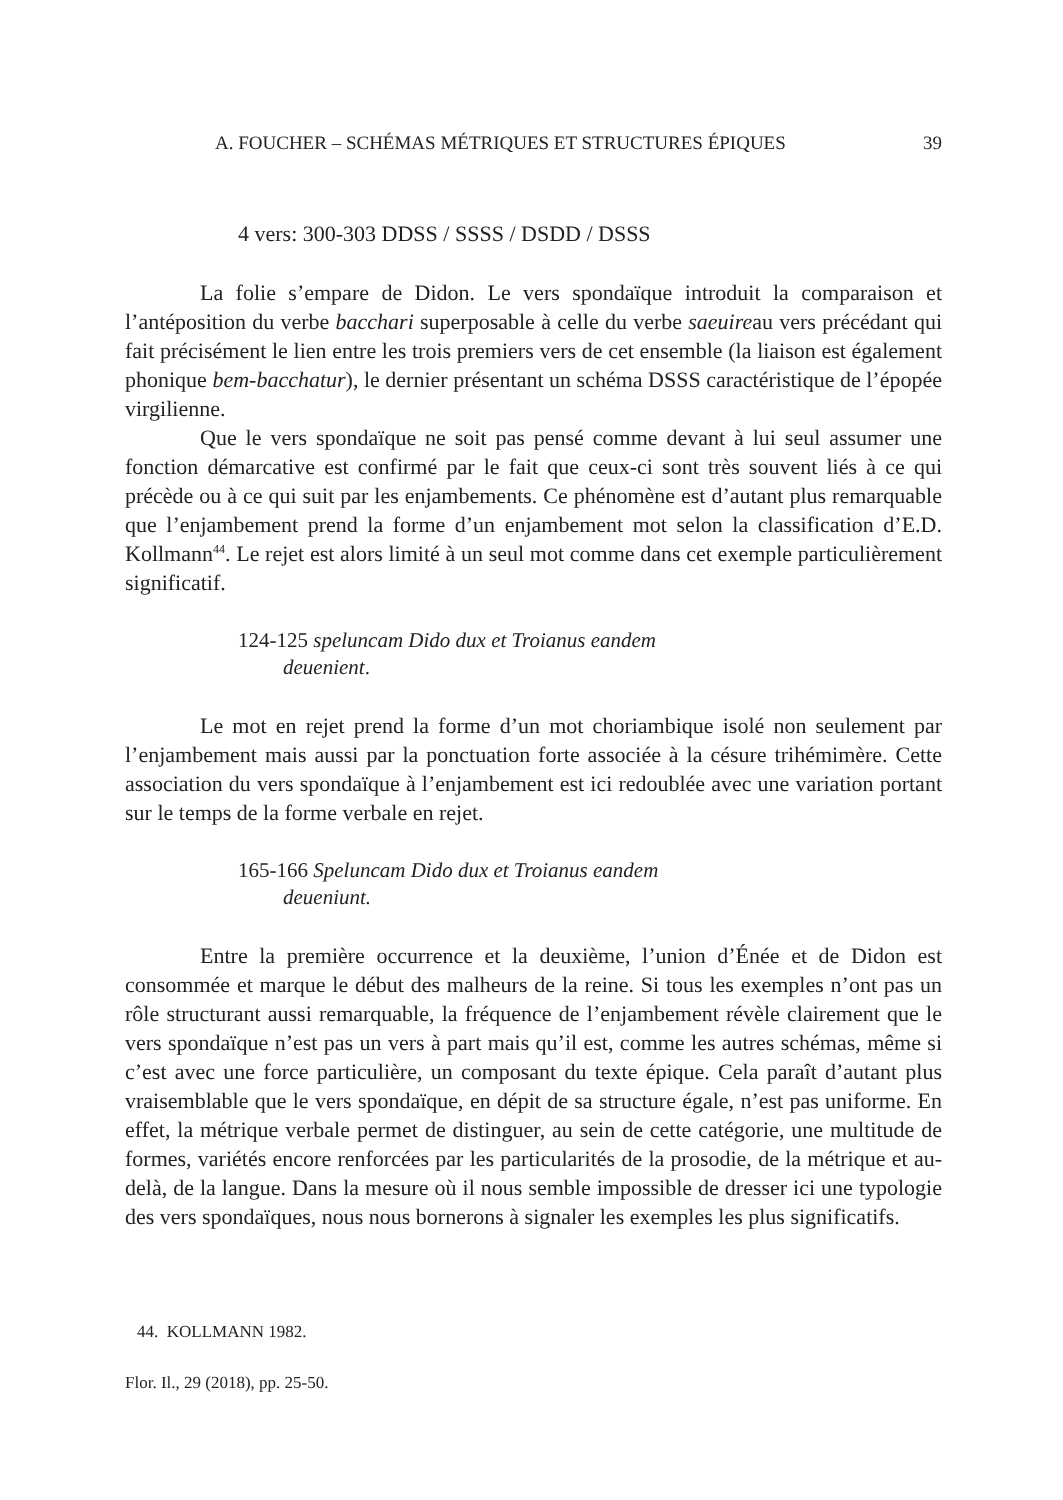A. FOUCHER – SCHÉMAS MÉTRIQUES ET STRUCTURES ÉPIQUES 39
4 vers: 300-303 DDSS / SSSS / DSDD / DSSS
La folie s’empare de Didon. Le vers spondaïque introduit la comparaison et l’antéposition du verbe bacchari superposable à celle du verbe saeuireau vers précédant qui fait précisément le lien entre les trois premiers vers de cet ensemble (la liaison est également phonique bem-bacchatur), le dernier présentant un schéma DSSS caractéristique de l’épopée virgilienne.
Que le vers spondaïque ne soit pas pensé comme devant à lui seul assumer une fonction démarcative est confirmé par le fait que ceux-ci sont très souvent liés à ce qui précède ou à ce qui suit par les enjambements. Ce phénomène est d’autant plus remarquable que l’enjambement prend la forme d’un enjambement mot selon la classification d’E.D. Kollmann<sup>44</sup>. Le rejet est alors limité à un seul mot comme dans cet exemple particulièrement significatif.
124-125 speluncam Dido dux et Troianus eandem
deuenient.
Le mot en rejet prend la forme d’un mot choriambique isolé non seulement par l’enjambement mais aussi par la ponctuation forte associée à la césure trihémimère. Cette association du vers spondaïque à l’enjambement est ici redoublée avec une variation portant sur le temps de la forme verbale en rejet.
165-166 Speluncam Dido dux et Troianus eandem
deueniunt.
Entre la première occurrence et la deuxième, l’union d’Énée et de Didon est consommée et marque le début des malheurs de la reine. Si tous les exemples n’ont pas un rôle structurant aussi remarquable, la fréquence de l’enjambement révèle clairement que le vers spondaïque n’est pas un vers à part mais qu’il est, comme les autres schémas, même si c’est avec une force particulière, un composant du texte épique. Cela paraît d’autant plus vraisemblable que le vers spondaïque, en dépit de sa structure égale, n’est pas uniforme. En effet, la métrique verbale permet de distinguer, au sein de cette catégorie, une multitude de formes, variétés encore renforcées par les particularités de la prosodie, de la métrique et au-delà, de la langue. Dans la mesure où il nous semble impossible de dresser ici une typologie des vers spondaïques, nous nous bornerons à signaler les exemples les plus significatifs.
44. KOLLMANN 1982.
Flor. Il., 29 (2018), pp. 25-50.